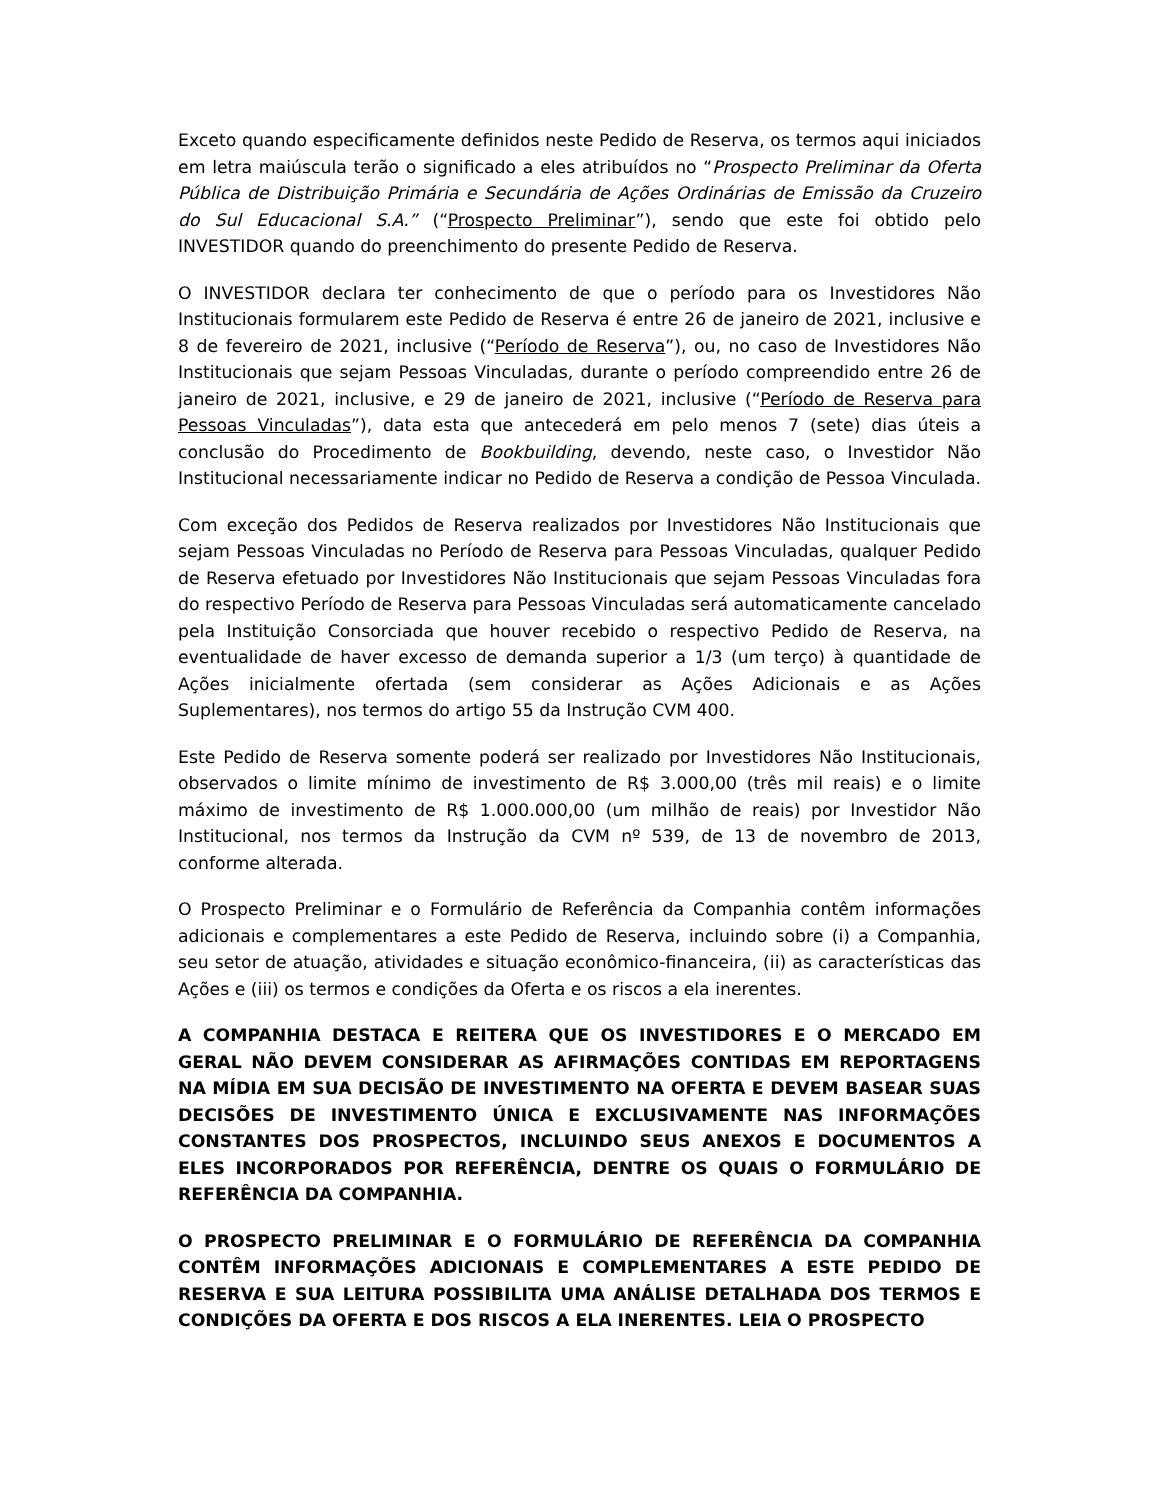Exceto quando especificamente definidos neste Pedido de Reserva, os termos aqui iniciados em letra maiúscula terão o significado a eles atribuídos no “Prospecto Preliminar da Oferta Pública de Distribuição Primária e Secundária de Ações Ordinárias de Emissão da Cruzeiro do Sul Educacional S.A.” (“Prospecto Preliminar”), sendo que este foi obtido pelo INVESTIDOR quando do preenchimento do presente Pedido de Reserva.
O INVESTIDOR declara ter conhecimento de que o período para os Investidores Não Institucionais formularem este Pedido de Reserva é entre 26 de janeiro de 2021, inclusive e 8 de fevereiro de 2021, inclusive (“Período de Reserva”), ou, no caso de Investidores Não Institucionais que sejam Pessoas Vinculadas, durante o período compreendido entre 26 de janeiro de 2021, inclusive, e 29 de janeiro de 2021, inclusive (“Período de Reserva para Pessoas Vinculadas”), data esta que antecederá em pelo menos 7 (sete) dias úteis a conclusão do Procedimento de Bookbuilding, devendo, neste caso, o Investidor Não Institucional necessariamente indicar no Pedido de Reserva a condição de Pessoa Vinculada.
Com exceção dos Pedidos de Reserva realizados por Investidores Não Institucionais que sejam Pessoas Vinculadas no Período de Reserva para Pessoas Vinculadas, qualquer Pedido de Reserva efetuado por Investidores Não Institucionais que sejam Pessoas Vinculadas fora do respectivo Período de Reserva para Pessoas Vinculadas será automaticamente cancelado pela Instituição Consorciada que houver recebido o respectivo Pedido de Reserva, na eventualidade de haver excesso de demanda superior a 1/3 (um terço) à quantidade de Ações inicialmente ofertada (sem considerar as Ações Adicionais e as Ações Suplementares), nos termos do artigo 55 da Instrução CVM 400.
Este Pedido de Reserva somente poderá ser realizado por Investidores Não Institucionais, observados o limite mínimo de investimento de R$ 3.000,00 (três mil reais) e o limite máximo de investimento de R$ 1.000.000,00 (um milhão de reais) por Investidor Não Institucional, nos termos da Instrução da CVM nº 539, de 13 de novembro de 2013, conforme alterada.
O Prospecto Preliminar e o Formulário de Referência da Companhia contêm informações adicionais e complementares a este Pedido de Reserva, incluindo sobre (i) a Companhia, seu setor de atuação, atividades e situação econômico-financeira, (ii) as características das Ações e (iii) os termos e condições da Oferta e os riscos a ela inerentes.
A COMPANHIA DESTACA E REITERA QUE OS INVESTIDORES E O MERCADO EM GERAL NÃO DEVEM CONSIDERAR AS AFIRMAÇÕES CONTIDAS EM REPORTAGENS NA MÍDIA EM SUA DECISÃO DE INVESTIMENTO NA OFERTA E DEVEM BASEAR SUAS DECISÕES DE INVESTIMENTO ÚNICA E EXCLUSIVAMENTE NAS INFORMAÇÕES CONSTANTES DOS PROSPECTOS, INCLUINDO SEUS ANEXOS E DOCUMENTOS A ELES INCORPORADOS POR REFERÊNCIA, DENTRE OS QUAIS O FORMULÁRIO DE REFERÊNCIA DA COMPANHIA.
O PROSPECTO PRELIMINAR E O FORMULÁRIO DE REFERÊNCIA DA COMPANHIA CONTÊM INFORMAÇÕES ADICIONAIS E COMPLEMENTARES A ESTE PEDIDO DE RESERVA E SUA LEITURA POSSIBILITA UMA ANÁLISE DETALHADA DOS TERMOS E CONDIÇÕES DA OFERTA E DOS RISCOS A ELA INERENTES. LEIA O PROSPECTO